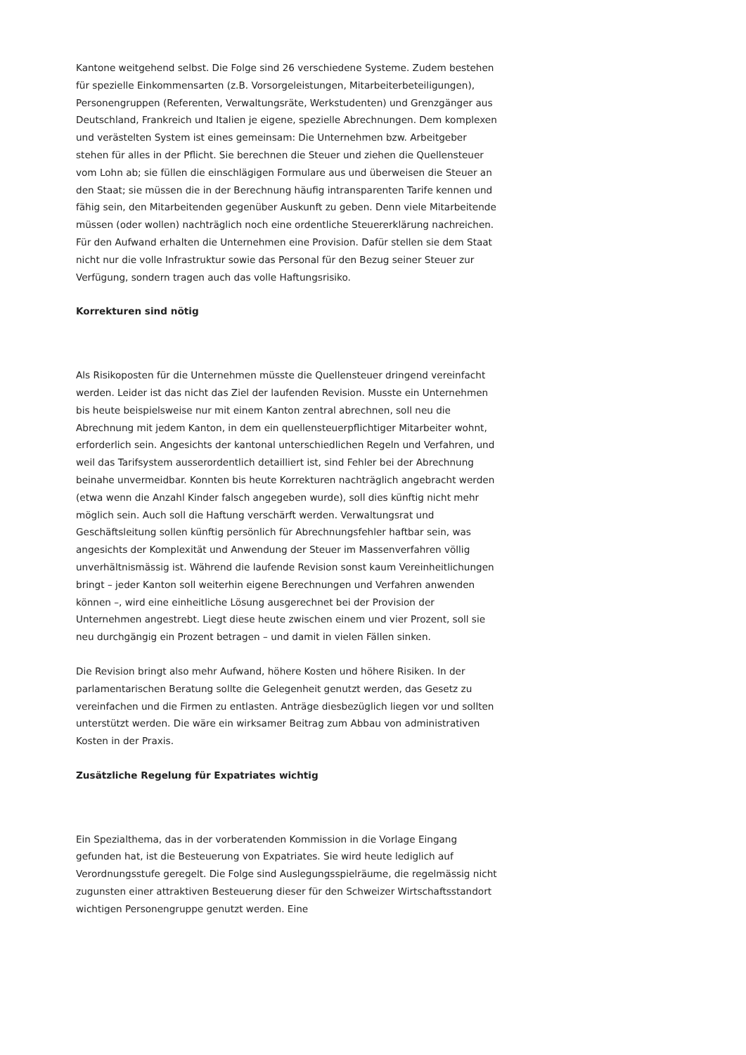Kantone weitgehend selbst. Die Folge sind 26 verschiedene Systeme. Zudem be­stehen für spezielle Einkommensarten (z.B. Vorsorgeleistungen, Mitarbeiterbe­teiligungen), Personengruppen (Referenten, Verwaltungsräte, Werkstudenten) und Grenzgänger aus Deutschland, Frankreich und Italien je eigene, spezielle Abrech­nungen. Dem komplexen und verästelten System ist eines gemeinsam: Die Un­ternehmen bzw. Arbeitgeber stehen für alles in der Pflicht. Sie berechnen die Steuer und ziehen die Quellensteuer vom Lohn ab; sie füllen die einschlägigen Formulare aus und überweisen die Steuer an den Staat; sie müssen die in der Be­rechnung häufig intransparenten Tarife kennen und fähig sein, den Mitarbeitenden gegenüber Auskunft zu geben. Denn viele Mitarbeitende müssen (oder wollen) nachträglich noch eine ordentliche Steuererklärung nachreichen. Für den Auf­wand erhalten die Unternehmen eine Provision. Dafür stellen sie dem Staat nicht nur die volle Infrastruktur sowie das Personal für den Bezug seiner Steuer zur Verfügung, sondern tragen auch das volle Haftungsrisiko.
Korrekturen sind nötig
Als Risikoposten für die Unternehmen müsste die Quellensteuer dringend vereinfacht werden. Leider ist das nicht das Ziel der laufenden Revision. Musste ein Unternehmen bis heute beispielsweise nur mit einem Kanton zentral abrech­nen, soll neu die Abrechnung mit jedem Kanton, in dem ein quellensteuerpflichti­ger Mitarbeiter wohnt, erforderlich sein. Angesichts der kantonal unterschiedli­chen Regeln und Verfahren, und weil das Tarifsystem ausserordentlich detailliert ist, sind Fehler bei der Abrechnung beinahe unvermeidbar. Konnten bis heute Korrekturen nachträglich angebracht werden (etwa wenn die Anzahl Kinder falsch angegeben wurde), soll dies künftig nicht mehr möglich sein. Auch soll die Haf­tung verschärft werden. Verwaltungsrat und Geschäftsleitung sollen künftig persönlich für Abrechnungsfehler haftbar sein, was angesichts der Komplexität und Anwendung der Steuer im Massenverfahren völlig unverhältnismässig ist. Während die laufende Revision sonst kaum Vereinheitlichungen bringt – jeder Kanton soll weiterhin eigene Berechnungen und Verfahren anwenden können –, wird eine einheitliche Lösung ausgerechnet bei der Provision der Unternehmen angestrebt. Liegt diese heute zwischen einem und vier Prozent, soll sie neu durch­gängig ein Prozent betragen – und damit in vielen Fällen sinken.
Die Revision bringt also mehr Aufwand, höhere Kosten und höhere Risiken. In der parlamentarischen Beratung sollte die Gelegenheit genutzt werden, das Gesetz zu vereinfachen und die Firmen zu entlasten. Anträge diesbezüglich liegen vor und sollten unterstützt werden. Die wäre ein wirksamer Beitrag zum Abbau von admi­nistrativen Kosten in der Praxis.
Zusätzliche Regelung für Expatriates wichtig
Ein Spezialthema, das in der vorberatenden Kommission in die Vorlage Eingang gefunden hat, ist die Besteuerung von Expatriates. Sie wird heute lediglich auf Verordnungsstufe geregelt. Die Folge sind Auslegungsspielräume, die regelmässig nicht zugunsten einer attraktiven Besteuerung dieser für den Schweizer Wirtschaftsstandort wichtigen Personengruppe genutzt werden. Eine